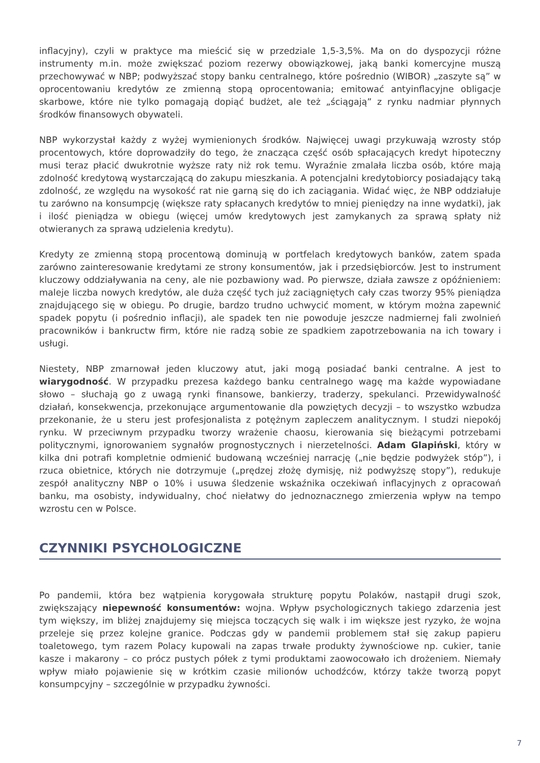inflacyjny), czyli w praktyce ma mieścić się w przedziale 1,5-3,5%. Ma on do dyspozycji różne instrumenty m.in. może zwiększać poziom rezerwy obowiązkowej, jaką banki komercyjne muszą przechowywać w NBP; podwyższać stopy banku centralnego, które pośrednio (WIBOR) „zaszyte są” w oprocentowaniu kredytów ze zmienną stopą oprocentowania; emitować antyinflacyjne obligacje skarbowe, które nie tylko pomagają dopiąć budżet, ale też „ściągają” z rynku nadmiar płynnych środków finansowych obywateli.
NBP wykorzystał każdy z wyżej wymienionych środków. Najwięcej uwagi przykuwają wzrosty stóp procentowych, które doprowadziły do tego, że znacząca część osób spłacających kredyt hipoteczny musi teraz płacić dwukrotnie wyższe raty niż rok temu. Wyraźnie zmalała liczba osób, które mają zdolność kredytową wystarczającą do zakupu mieszkania. A potencjalni kredytobiorcy posiadający taką zdolność, ze względu na wysokość rat nie garną się do ich zaciągania. Widać więc, że NBP oddziałuje tu zarówno na konsumpcję (większe raty spłacanych kredytów to mniej pieniędzy na inne wydatki), jak i ilość pieniądza w obiegu (więcej umów kredytowych jest zamykanych za sprawą spłaty niż otwieranych za sprawą udzielenia kredytu).
Kredyty ze zmienną stopą procentową dominują w portfelach kredytowych banków, zatem spada zarówno zainteresowanie kredytami ze strony konsumentów, jak i przedsiębiorców. Jest to instrument kluczowy oddziaływania na ceny, ale nie pozbawiony wad. Po pierwsze, działa zawsze z opóźnieniem: maleje liczba nowych kredytów, ale duża część tych już zaciągniętych cały czas tworzy 95% pieniądza znajdującego się w obiegu. Po drugie, bardzo trudno uchwycić moment, w którym można zapewnić spadek popytu (i pośrednio inflacji), ale spadek ten nie powoduje jeszcze nadmiernej fali zwolnień pracowników i bankructw firm, które nie radzą sobie ze spadkiem zapotrzebowania na ich towary i usługi.
Niestety, NBP zmarnował jeden kluczowy atut, jaki mogą posiadać banki centralne. A jest to wiarygodność. W przypadku prezesa każdego banku centralnego wagę ma każde wypowiadane słowo – słuchają go z uwagą rynki finansowe, bankierzy, traderzy, spekulanci. Przewidywalność działań, konsekwencja, przekonujące argumentowanie dla powziętych decyzji – to wszystko wzbudza przekonanie, że u steru jest profesjonalista z potężnym zapleczem analitycznym. I studzi niepokój rynku. W przeciwnym przypadku tworzy wrażenie chaosu, kierowania się bieżącymi potrzebami politycznymi, ignorowaniem sygnałów prognostycznych i nierzetelności. Adam Glapiński, który w kilka dni potrafi kompletnie odmienić budowaną wcześniej narrację („nie będzie podwyżek stóp”), i rzuca obietnice, których nie dotrzymuje („prędzej złożę dymisję, niż podwyższę stopy”), redukuje zespół analityczny NBP o 10% i usuwa śledzenie wskaźnika oczekiwań inflacyjnych z opracowań banku, ma osobisty, indywidualny, choć niełatwy do jednoznacznego zmierzenia wpływ na tempo wzrostu cen w Polsce.
CZYNNIKI PSYCHOLOGICZNE
Po pandemii, która bez wątpienia korygowała strukturę popytu Polaków, nastąpił drugi szok, zwiększający niepewność konsumentów: wojna. Wpływ psychologicznych takiego zdarzenia jest tym większy, im bliżej znajdujemy się miejsca toczących się walk i im większe jest ryzyko, że wojna przeleje się przez kolejne granice. Podczas gdy w pandemii problemem stał się zakup papieru toaletowego, tym razem Polacy kupowali na zapas trwałe produkty żywnościowe np. cukier, tanie kasze i makarony – co prócz pustych półek z tymi produktami zaowocowało ich drożeniem. Niemały wpływ miało pojawienie się w krótkim czasie milionów uchodźców, którzy także tworzą popyt konsumpcyjny – szczególnie w przypadku żywności.
7